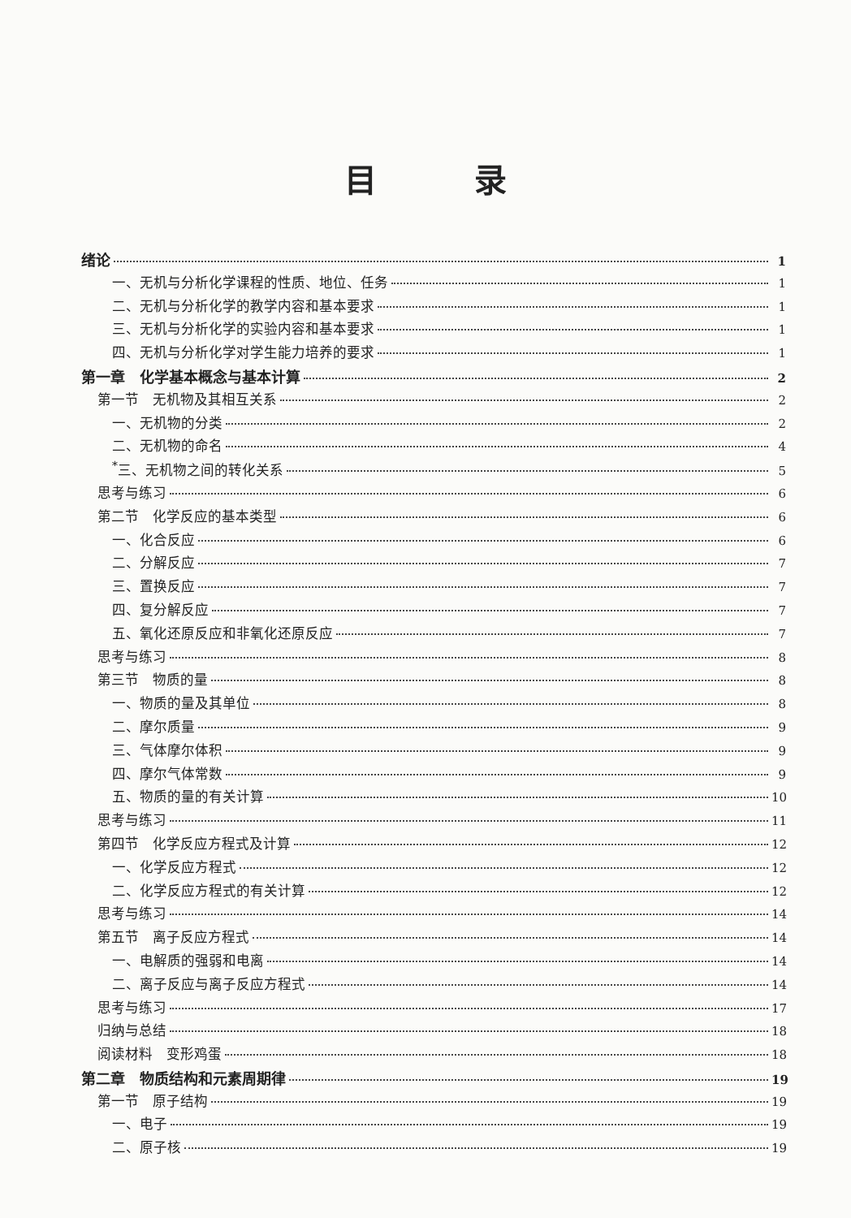目录
绪论 1
一、无机与分析化学课程的性质、地位、任务 1
二、无机与分析化学的教学内容和基本要求 1
三、无机与分析化学的实验内容和基本要求 1
四、无机与分析化学对学生能力培养的要求 1
第一章　化学基本概念与基本计算 2
第一节　无机物及其相互关系 2
一、无机物的分类 2
二、无机物的命名 4
<sup>*</sup> 三、无机物之间的转化关系 5
思考与练习 6
第二节　化学反应的基本类型 6
一、化合反应 6
二、分解反应 7
三、置换反应 7
四、复分解反应 7
五、氧化还原反应和非氧化还原反应 7
思考与练习 8
第三节　物质的量 8
一、物质的量及其单位 8
二、摩尔质量 9
三、气体摩尔体积 9
四、摩尔气体常数 9
五、物质的量的有关计算 10
思考与练习 11
第四节　化学反应方程式及计算 12
一、化学反应方程式 12
二、化学反应方程式的有关计算 12
思考与练习 14
第五节　离子反应方程式 14
一、电解质的强弱和电离 14
二、离子反应与离子反应方程式 14
思考与练习 17
归纳与总结 18
阅读材料　变形鸡蛋 18
第二章　物质结构和元素周期律 19
第一节　原子结构 19
一、电子 19
二、原子核 19